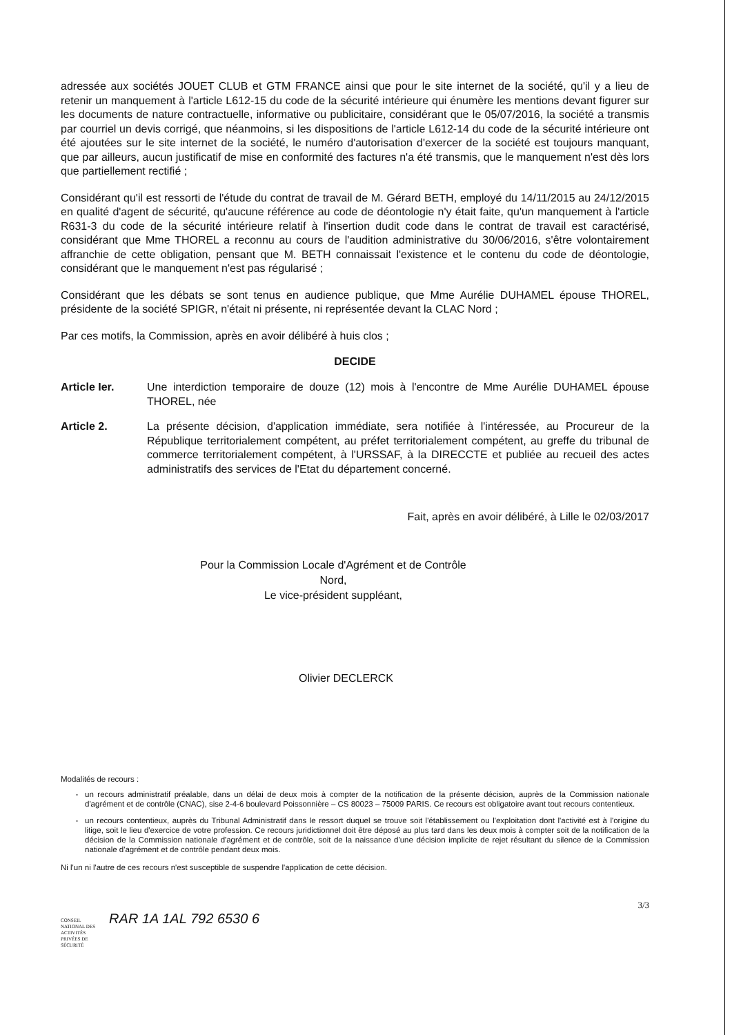adressée aux sociétés JOUET CLUB et GTM FRANCE ainsi que pour le site internet de la société, qu'il y a lieu de retenir un manquement à l'article L612-15 du code de la sécurité intérieure qui énumère les mentions devant figurer sur les documents de nature contractuelle, informative ou publicitaire, considérant que le 05/07/2016, la société a transmis par courriel un devis corrigé, que néanmoins, si les dispositions de l'article L612-14 du code de la sécurité intérieure ont été ajoutées sur le site internet de la société, le numéro d'autorisation d'exercer de la société est toujours manquant, que par ailleurs, aucun justificatif de mise en conformité des factures n'a été transmis, que le manquement n'est dès lors que partiellement rectifié ;
Considérant qu'il est ressorti de l'étude du contrat de travail de M. Gérard BETH, employé du 14/11/2015 au 24/12/2015 en qualité d'agent de sécurité, qu'aucune référence au code de déontologie n'y était faite, qu'un manquement à l'article R631-3 du code de la sécurité intérieure relatif à l'insertion dudit code dans le contrat de travail est caractérisé, considérant que Mme THOREL a reconnu au cours de l'audition administrative du 30/06/2016, s'être volontairement affranchie de cette obligation, pensant que M. BETH connaissait l'existence et le contenu du code de déontologie, considérant que le manquement n'est pas régularisé ;
Considérant que les débats se sont tenus en audience publique, que Mme Aurélie DUHAMEL épouse THOREL, présidente de la société SPIGR, n'était ni présente, ni représentée devant la CLAC Nord ;
Par ces motifs, la Commission, après en avoir délibéré à huis clos ;
DECIDE
Article Ier. Une interdiction temporaire de douze (12) mois à l'encontre de Mme Aurélie DUHAMEL épouse THOREL, née
Article 2. La présente décision, d'application immédiate, sera notifiée à l'intéressée, au Procureur de la République territorialement compétent, au préfet territorialement compétent, au greffe du tribunal de commerce territorialement compétent, à l'URSSAF, à la DIRECCTE et publiée au recueil des actes administratifs des services de l'Etat du département concerné.
Fait, après en avoir délibéré, à Lille le 02/03/2017
Pour la Commission Locale d'Agrément et de Contrôle Nord,
Le vice-président suppléant,
Olivier DECLERCK
Modalités de recours :
un recours administratif préalable, dans un délai de deux mois à compter de la notification de la présente décision, auprès de la Commission nationale d'agrément et de contrôle (CNAC), sise 2-4-6 boulevard Poissonnière – CS 80023 – 75009 PARIS. Ce recours est obligatoire avant tout recours contentieux.
un recours contentieux, auprès du Tribunal Administratif dans le ressort duquel se trouve soit l'établissement ou l'exploitation dont l'activité est à l'origine du litige, soit le lieu d'exercice de votre profession. Ce recours juridictionnel doit être déposé au plus tard dans les deux mois à compter soit de la notification de la décision de la Commission nationale d'agrément et de contrôle, soit de la naissance d'une décision implicite de rejet résultant du silence de la Commission nationale d'agrément et de contrôle pendant deux mois.
Ni l'un ni l'autre de ces recours n'est susceptible de suspendre l'application de cette décision.
3/3
CONSEIL
NATIONAL DES
ACTIVITÉS
PRIVÉES DE
SÉCURITÉ RAR 1A 1AL 792 6530 6